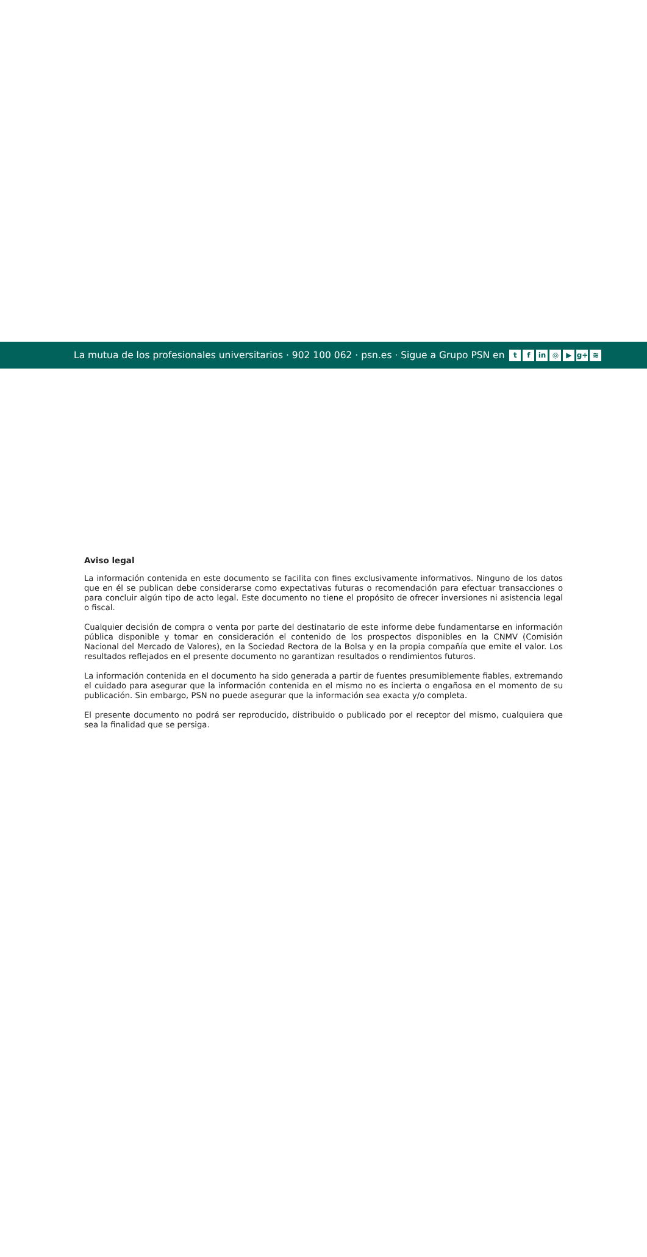La mutua de los profesionales universitarios · 902 100 062 · psn.es · Sigue a Grupo PSN en
tf in ◎ ▶ g+ ≋
Aviso legal
La información contenida en este documento se facilita con fines exclusivamente informativos. Ninguno de los datos que en él se publican debe considerarse como expectativas futuras o recomendación para efectuar transacciones o para concluir algún tipo de acto legal. Este documento no tiene el propósito de ofrecer inversiones ni asistencia legal o fiscal.
Cualquier decisión de compra o venta por parte del destinatario de este informe debe fundamentarse en información pública disponible y tomar en consideración el contenido de los prospectos disponibles en la CNMV (Comisión Nacional del Mercado de Valores), en la Sociedad Rectora de la Bolsa y en la propia compañía que emite el valor. Los resultados reflejados en el presente documento no garantizan resultados o rendimientos futuros.
La información contenida en el documento ha sido generada a partir de fuentes presumiblemente fiables, extremando el cuidado para asegurar que la información contenida en el mismo no es incierta o engañosa en el momento de su publicación. Sin embargo, PSN no puede asegurar que la información sea exacta y/o completa.
El presente documento no podrá ser reproducido, distribuido o publicado por el receptor del mismo, cualquiera que sea la finalidad que se persiga.